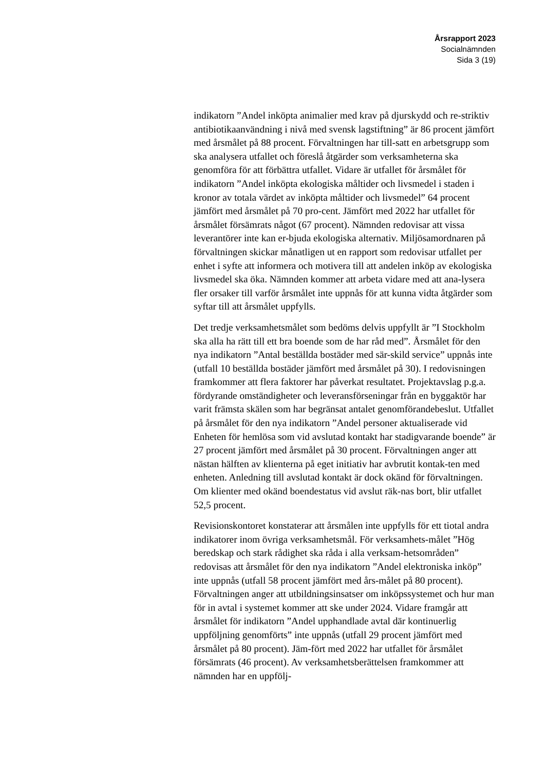Årsrapport 2023
Socialnämnden
Sida 3 (19)
indikatorn ”Andel inköpta animalier med krav på djurskydd och re-striktiv antibiotikaanvändning i nivå med svensk lagstiftning” är 86 procent jämfört med årsmålet på 88 procent. Förvaltningen har till-satt en arbetsgrupp som ska analysera utfallet och föreslå åtgärder som verksamheterna ska genomföra för att förbättra utfallet. Vidare är utfallet för årsmålet för indikatorn ”Andel inköpta ekologiska måltider och livsmedel i staden i kronor av totala värdet av inköpta måltider och livsmedel” 64 procent jämfört med årsmålet på 70 pro-cent. Jämfört med 2022 har utfallet för årsmålet försämrats något (67 procent). Nämnden redovisar att vissa leverantörer inte kan er-bjuda ekologiska alternativ. Miljösamordnaren på förvaltningen skickar månatligen ut en rapport som redovisar utfallet per enhet i syfte att informera och motivera till att andelen inköp av ekologiska livsmedel ska öka. Nämnden kommer att arbeta vidare med att ana-lysera fler orsaker till varför årsmålet inte uppnås för att kunna vidta åtgärder som syftar till att årsmålet uppfylls.
Det tredje verksamhetsmålet som bedöms delvis uppfyllt är ”I Stockholm ska alla ha rätt till ett bra boende som de har råd med”. Årsmålet för den nya indikatorn ”Antal beställda bostäder med sär-skild service” uppnås inte (utfall 10 beställda bostäder jämfört med årsmålet på 30). I redovisningen framkommer att flera faktorer har påverkat resultatet. Projektavslag p.g.a. fördyrande omständigheter och leveransförseningar från en byggaktör har varit främsta skälen som har begränsat antalet genomförandebeslut. Utfallet på årsmålet för den nya indikatorn ”Andel personer aktualiserade vid Enheten för hemlösa som vid avslutad kontakt har stadigvarande boende” är 27 procent jämfört med årsmålet på 30 procent. Förvaltningen anger att nästan hälften av klienterna på eget initiativ har avbrutit kontak-ten med enheten. Anledning till avslutad kontakt är dock okänd för förvaltningen. Om klienter med okänd boendestatus vid avslut räk-nas bort, blir utfallet 52,5 procent.
Revisionskontoret konstaterar att årsmålen inte uppfylls för ett tiotal andra indikatorer inom övriga verksamhetsmål. För verksamhets-målet ”Hög beredskap och stark rådighet ska råda i alla verksam-hetsområden” redovisas att årsmålet för den nya indikatorn ”Andel elektroniska inköp” inte uppnås (utfall 58 procent jämfört med års-målet på 80 procent). Förvaltningen anger att utbildningsinsatser om inköpssystemet och hur man för in avtal i systemet kommer att ske under 2024. Vidare framgår att årsmålet för indikatorn ”Andel upphandlade avtal där kontinuerlig uppföljning genomförts” inte uppnås (utfall 29 procent jämfört med årsmålet på 80 procent). Jäm-fört med 2022 har utfallet för årsmålet försämrats (46 procent). Av verksamhetsberättelsen framkommer att nämnden har en uppfölj-